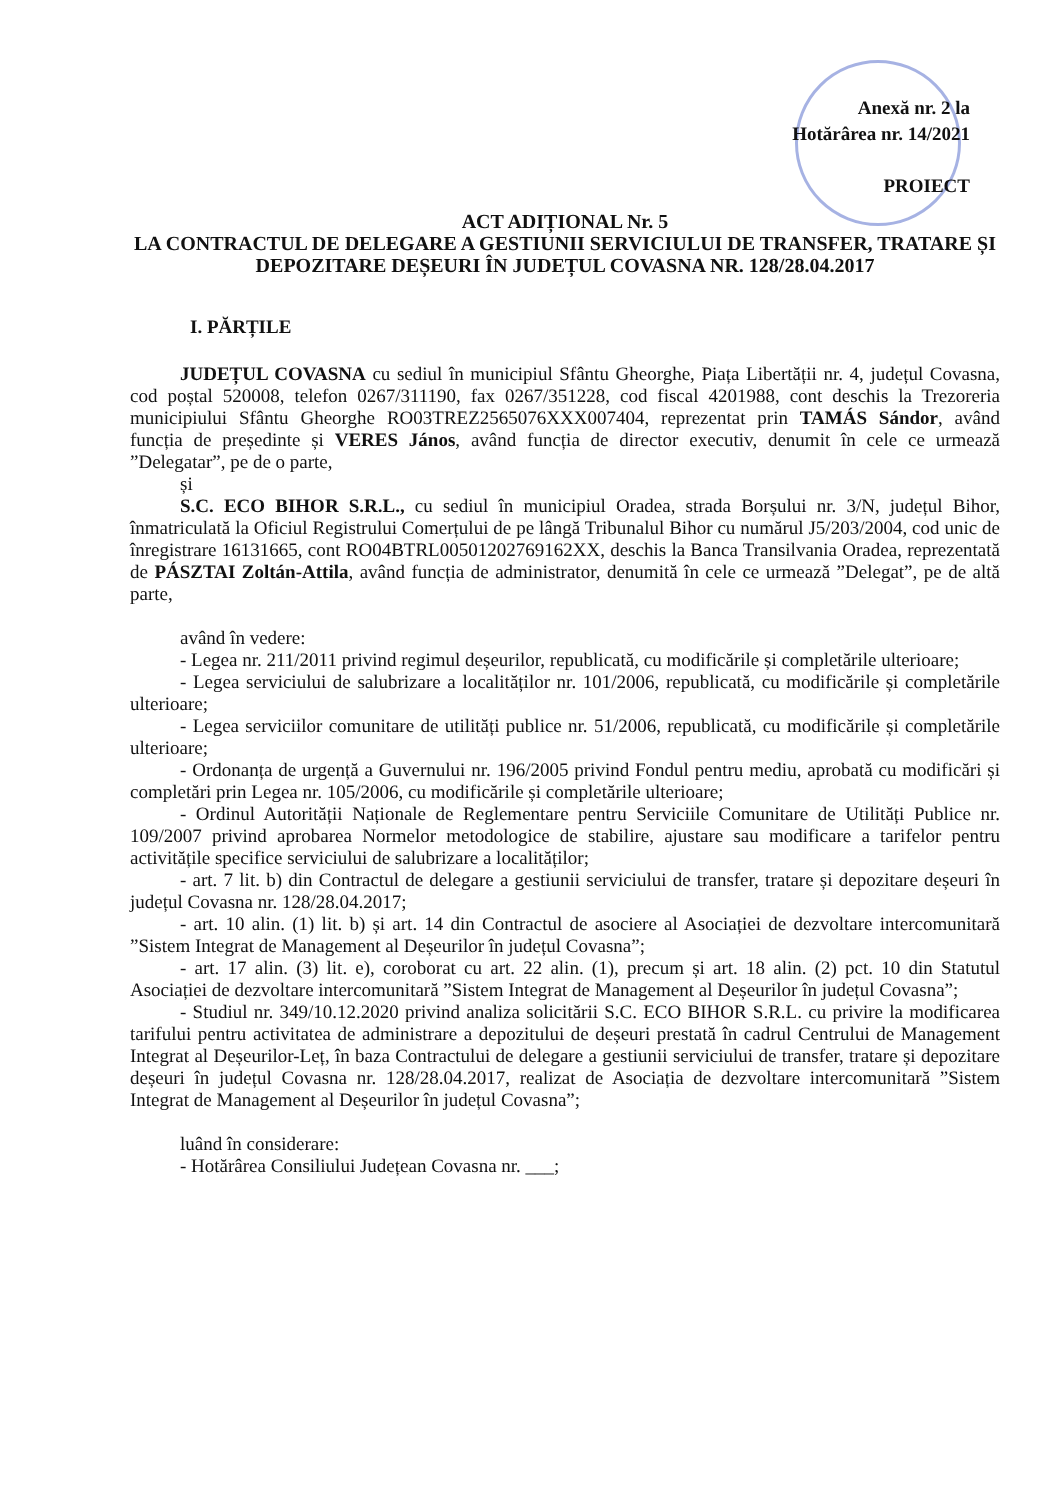Anexă nr. 2 la
Hotărârea nr. 14/2021
PROIECT
ACT ADIȚIONAL Nr. 5
LA CONTRACTUL DE DELEGARE A GESTIUNII SERVICIULUI DE TRANSFER, TRATARE ȘI DEPOZITARE DEȘEURI ÎN JUDEȚUL COVASNA NR. 128/28.04.2017
I. PĂRȚILE
JUDEȚUL COVASNA cu sediul în municipiul Sfântu Gheorghe, Piața Libertății nr. 4, județul Covasna, cod poștal 520008, telefon 0267/311190, fax 0267/351228, cod fiscal 4201988, cont deschis la Trezoreria municipiului Sfântu Gheorghe RO03TREZ2565076XXX007404, reprezentat prin TAMÁS Sándor, având funcția de președinte și VERES János, având funcția de director executiv, denumit în cele ce urmează ”Delegatar”, pe de o parte,
și
S.C. ECO BIHOR S.R.L., cu sediul în municipiul Oradea, strada Borșului nr. 3/N, județul Bihor, înmatriculată la Oficiul Registrului Comerțului de pe lângă Tribunalul Bihor cu numărul J5/203/2004, cod unic de înregistrare 16131665, cont RO04BTRL00501202769162XX, deschis la Banca Transilvania Oradea, reprezentată de PÁSZTAI Zoltán-Attila, având funcția de administrator, denumită în cele ce urmează ”Delegat”, pe de altă parte,
având în vedere:
- Legea nr. 211/2011 privind regimul deșeurilor, republicată, cu modificările și completările ulterioare;
- Legea serviciului de salubrizare a localităților nr. 101/2006, republicată, cu modificările și completările ulterioare;
- Legea serviciilor comunitare de utilități publice nr. 51/2006, republicată, cu modificările și completările ulterioare;
- Ordonanța de urgență a Guvernului nr. 196/2005 privind Fondul pentru mediu, aprobată cu modificări și completări prin Legea nr. 105/2006, cu modificările și completările ulterioare;
- Ordinul Autorității Naționale de Reglementare pentru Serviciile Comunitare de Utilități Publice nr. 109/2007 privind aprobarea Normelor metodologice de stabilire, ajustare sau modificare a tarifelor pentru activitățile specifice serviciului de salubrizare a localităților;
- art. 7 lit. b) din Contractul de delegare a gestiunii serviciului de transfer, tratare și depozitare deșeuri în județul Covasna nr. 128/28.04.2017;
- art. 10 alin. (1) lit. b) și art. 14 din Contractul de asociere al Asociației de dezvoltare intercomunitară ”Sistem Integrat de Management al Deșeurilor în județul Covasna”;
- art. 17 alin. (3) lit. e), coroborat cu art. 22 alin. (1), precum și art. 18 alin. (2) pct. 10 din Statutul Asociației de dezvoltare intercomunitară ”Sistem Integrat de Management al Deșeurilor în județul Covasna”;
- Studiul nr. 349/10.12.2020 privind analiza solicitării S.C. ECO BIHOR S.R.L. cu privire la modificarea tarifului pentru activitatea de administrare a depozitului de deșeuri prestată în cadrul Centrului de Management Integrat al Deșeurilor-Leț, în baza Contractului de delegare a gestiunii serviciului de transfer, tratare și depozitare deșeuri în județul Covasna nr. 128/28.04.2017, realizat de Asociația de dezvoltare intercomunitară ”Sistem Integrat de Management al Deșeurilor în județul Covasna”;
luând în considerare:
- Hotărârea Consiliului Județean Covasna nr. ___;